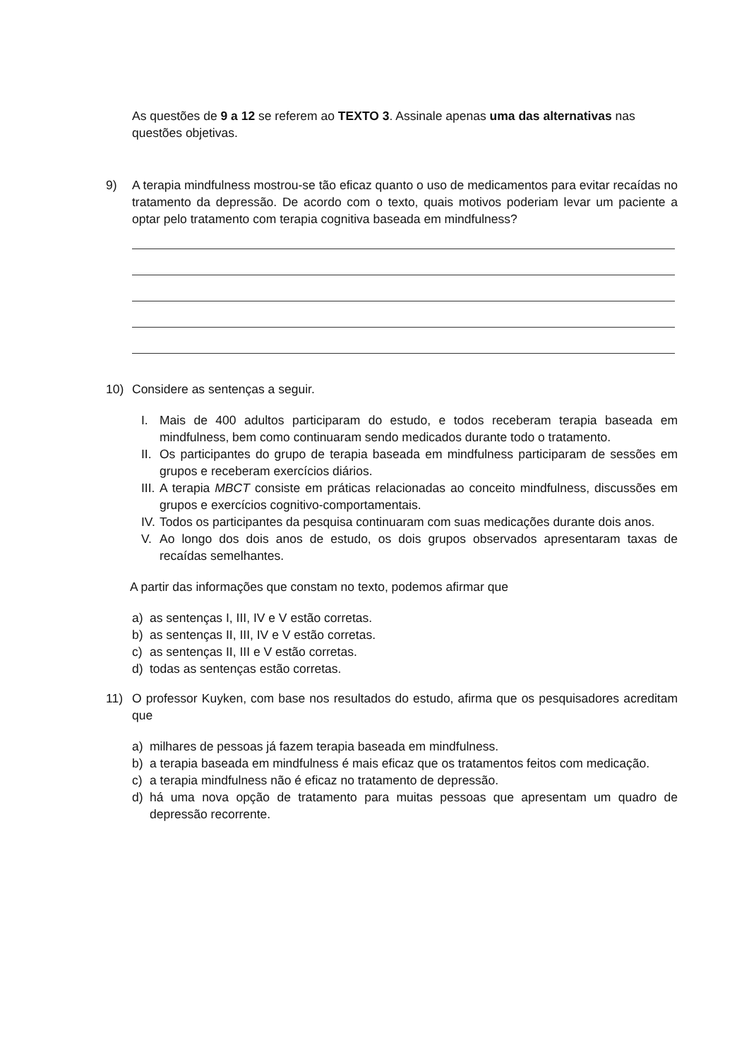As questões de 9 a 12 se referem ao TEXTO 3. Assinale apenas uma das alternativas nas questões objetivas.
9) A terapia mindfulness mostrou-se tão eficaz quanto o uso de medicamentos para evitar recaídas no tratamento da depressão. De acordo com o texto, quais motivos poderiam levar um paciente a optar pelo tratamento com terapia cognitiva baseada em mindfulness?
10) Considere as sentenças a seguir.
I. Mais de 400 adultos participaram do estudo, e todos receberam terapia baseada em mindfulness, bem como continuaram sendo medicados durante todo o tratamento.
II. Os participantes do grupo de terapia baseada em mindfulness participaram de sessões em grupos e receberam exercícios diários.
III. A terapia MBCT consiste em práticas relacionadas ao conceito mindfulness, discussões em grupos e exercícios cognitivo-comportamentais.
IV. Todos os participantes da pesquisa continuaram com suas medicações durante dois anos.
V. Ao longo dos dois anos de estudo, os dois grupos observados apresentaram taxas de recaídas semelhantes.
A partir das informações que constam no texto, podemos afirmar que
a) as sentenças I, III, IV e V estão corretas.
b) as sentenças II, III, IV e V estão corretas.
c) as sentenças II, III e V estão corretas.
d) todas as sentenças estão corretas.
11) O professor Kuyken, com base nos resultados do estudo, afirma que os pesquisadores acreditam que
a) milhares de pessoas já fazem terapia baseada em mindfulness.
b) a terapia baseada em mindfulness é mais eficaz que os tratamentos feitos com medicação.
c) a terapia mindfulness não é eficaz no tratamento de depressão.
d) há uma nova opção de tratamento para muitas pessoas que apresentam um quadro de depressão recorrente.